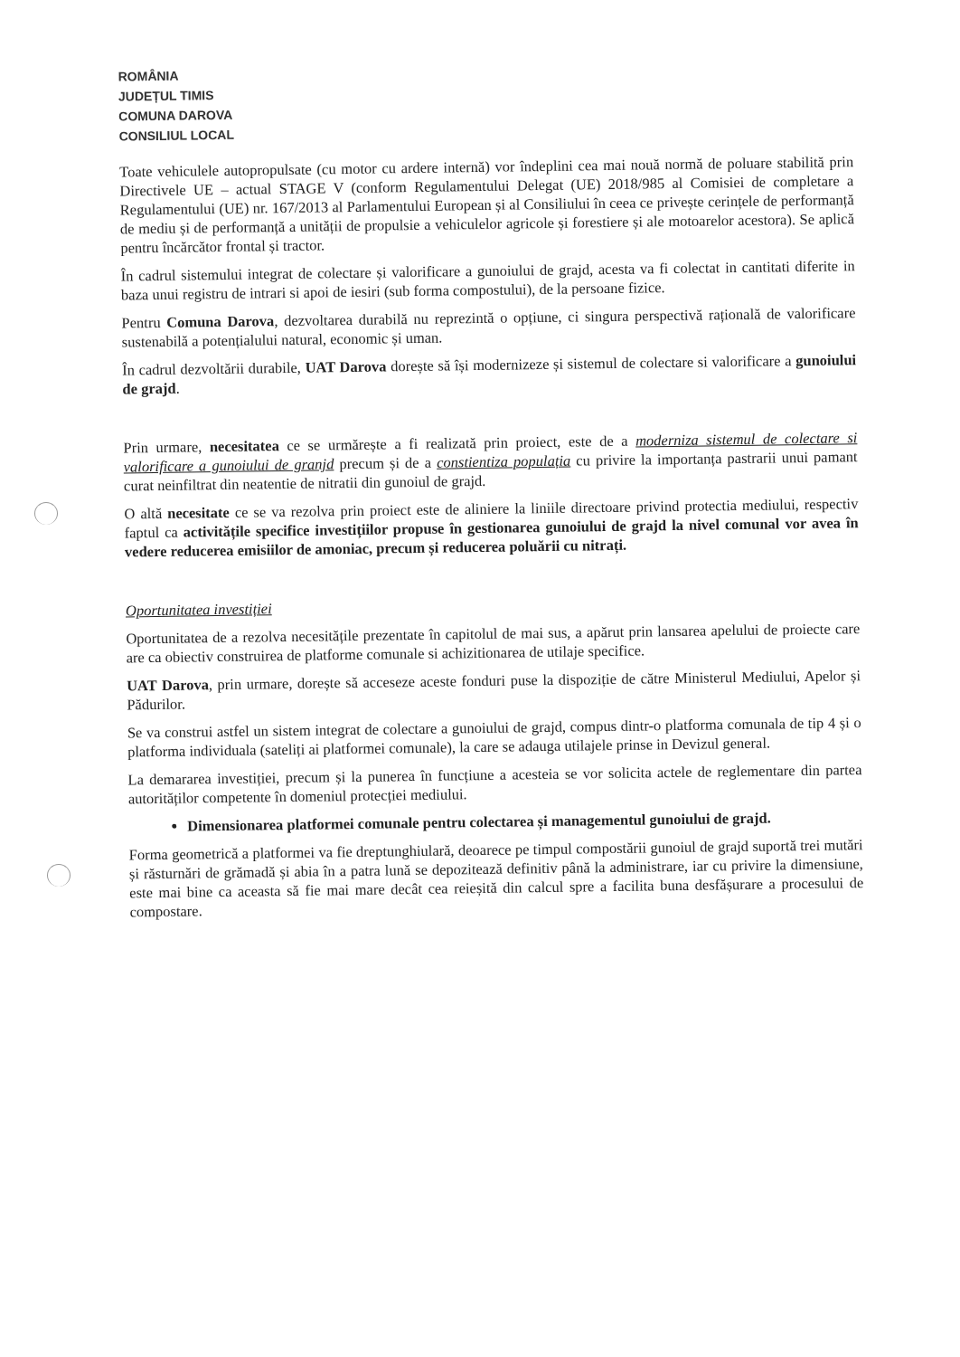ROMÂNIA
JUDEȚUL TIMIS
COMUNA DAROVA
CONSILIUL LOCAL
Toate vehiculele autopropulsate (cu motor cu ardere internă) vor îndeplini cea mai nouă normă de poluare stabilită prin Directivele UE – actual STAGE V (conform Regulamentului Delegat (UE) 2018/985 al Comisiei de completare a Regulamentului (UE) nr. 167/2013 al Parlamentului European și al Consiliului în ceea ce privește cerințele de performanță de mediu și de performanță a unității de propulsie a vehiculelor agricole și forestiere și ale motoarelor acestora). Se aplică pentru încărcător frontal și tractor.
În cadrul sistemului integrat de colectare și valorificare a gunoiului de grajd, acesta va fi colectat in cantitati diferite in baza unui registru de intrari si apoi de iesiri (sub forma compostului), de la persoane fizice.
Pentru Comuna Darova, dezvoltarea durabilă nu reprezintă o opțiune, ci singura perspectivă rațională de valorificare sustenabilă a potențialului natural, economic și uman.
În cadrul dezvoltării durabile, UAT Darova dorește să își modernizeze și sistemul de colectare si valorificare a gunoiului de grajd.
Prin urmare, necesitatea ce se urmărește a fi realizată prin proiect, este de a moderniza sistemul de colectare si valorificare a gunoiului de granjd precum și de a constientiza populația cu privire la importanța pastrarii unui pamant curat neinfiltrat din neatentie de nitratii din gunoiul de grajd.
O altă necesitate ce se va rezolva prin proiect este de aliniere la liniile directoare privind protectia mediului, respectiv faptul ca activitățile specifice investițiilor propuse în gestionarea gunoiului de grajd la nivel comunal vor avea în vedere reducerea emisiilor de amoniac, precum și reducerea poluării cu nitrați.
Oportunitatea investiției
Oportunitatea de a rezolva necesitățile prezentate în capitolul de mai sus, a apărut prin lansarea apelului de proiecte care are ca obiectiv construirea de platforme comunale si achizitionarea de utilaje specifice.
UAT Darova, prin urmare, dorește să acceseze aceste fonduri puse la dispoziție de către Ministerul Mediului, Apelor și Pădurilor.
Se va construi astfel un sistem integrat de colectare a gunoiului de grajd, compus dintr-o platforma comunala de tip 4 și o platforma individuala (sateliți ai platformei comunale), la care se adauga utilajele prinse in Devizul general.
La demararea investiției, precum și la punerea în funcțiune a acesteia se vor solicita actele de reglementare din partea autorităților competente în domeniul protecției mediului.
Dimensionarea platformei comunale pentru colectarea și managementul gunoiului de grajd.
Forma geometrică a platformei va fie dreptunghiulară, deoarece pe timpul compostării gunoiul de grajd suportă trei mutări și răsturnări de grămadă și abia în a patra lună se depozitează definitiv până la administrare, iar cu privire la dimensiune, este mai bine ca aceasta să fie mai mare decât cea reieșită din calcul spre a facilita buna desfășurare a procesului de compostare.